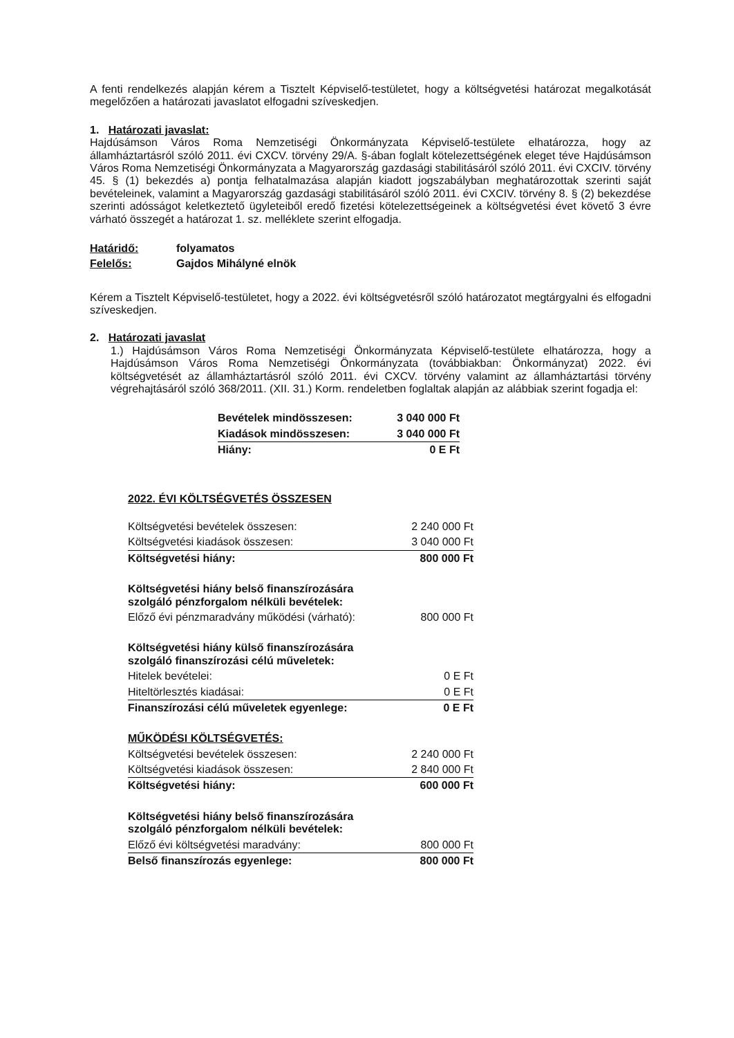A fenti rendelkezés alapján kérem a Tisztelt Képviselő-testületet, hogy a költségvetési határozat megalkotását megelőzően a határozati javaslatot elfogadni szíveskedjen.
1. Határozati javaslat:
Hajdúsámson Város Roma Nemzetiségi Önkormányzata Képviselő-testülete elhatározza, hogy az államháztartásról szóló 2011. évi CXCV. törvény 29/A. §-ában foglalt kötelezettségének eleget téve Hajdúsámson Város Roma Nemzetiségi Önkormányzata a Magyarország gazdasági stabilitásáról szóló 2011. évi CXCIV. törvény 45. § (1) bekezdés a) pontja felhatalmazása alapján kiadott jogszabályban meghatározottak szerinti saját bevételeinek, valamint a Magyarország gazdasági stabilitásáról szóló 2011. évi CXCIV. törvény 8. § (2) bekezdése szerinti adósságot keletkeztető ügyleteiből eredő fizetési kötelezettségeinek a költségvetési évet követő 3 évre várható összegét a határozat 1. sz. melléklete szerint elfogadja.
| Határidő: | folyamatos |
| Felelős: | Gajdos Mihályné elnök |
Kérem a Tisztelt Képviselő-testületet, hogy a 2022. évi költségvetésről szóló határozatot megtárgyalni és elfogadni szíveskedjen.
2. Határozati javaslat
1.) Hajdúsámson Város Roma Nemzetiségi Önkormányzata Képviselő-testülete elhatározza, hogy a Hajdúsámson Város Roma Nemzetiségi Önkormányzata (továbbiakban: Önkormányzat) 2022. évi költségvetését az államháztartásról szóló 2011. évi CXCV. törvény valamint az államháztartási törvény végrehajtásáról szóló 368/2011. (XII. 31.) Korm. rendeletben foglaltak alapján az alábbiak szerint fogadja el:
| Bevételek mindösszesen: | 3 040 000 Ft |
| Kiadások mindösszesen: | 3 040 000 Ft |
| Hiány: | 0 E Ft |
2022. ÉVI KÖLTSÉGVETÉS ÖSSZESEN
| Költségvetési bevételek összesen: | 2 240 000 Ft |
| Költségvetési kiadások összesen: | 3 040 000 Ft |
| Költségvetési hiány: | 800 000 Ft |
| Költségvetési hiány belső finanszírozására szolgáló pénzforgalom nélküli bevételek: | |
| Előző évi pénzmaradvány működési (várható): | 800 000 Ft |
| Költségvetési hiány külső finanszírozására szolgáló finanszírozási célú műveletek: | |
| Hitelek bevételei: | 0 E Ft |
| Hiteltörlesztés kiadásai: | 0 E Ft |
| Finanszírozási célú műveletek egyenlege: | 0 E Ft |
| MŰKÖDÉSI KÖLTSÉGVETÉS: | |
| Költségvetési bevételek összesen: | 2 240 000 Ft |
| Költségvetési kiadások összesen: | 2 840 000 Ft |
| Költségvetési hiány: | 600 000 Ft |
| Költségvetési hiány belső finanszírozására szolgáló pénzforgalom nélküli bevételek: | |
| Előző évi költségvetési maradvány: | 800 000 Ft |
| Belső finanszírozás egyenlege: | 800 000 Ft |